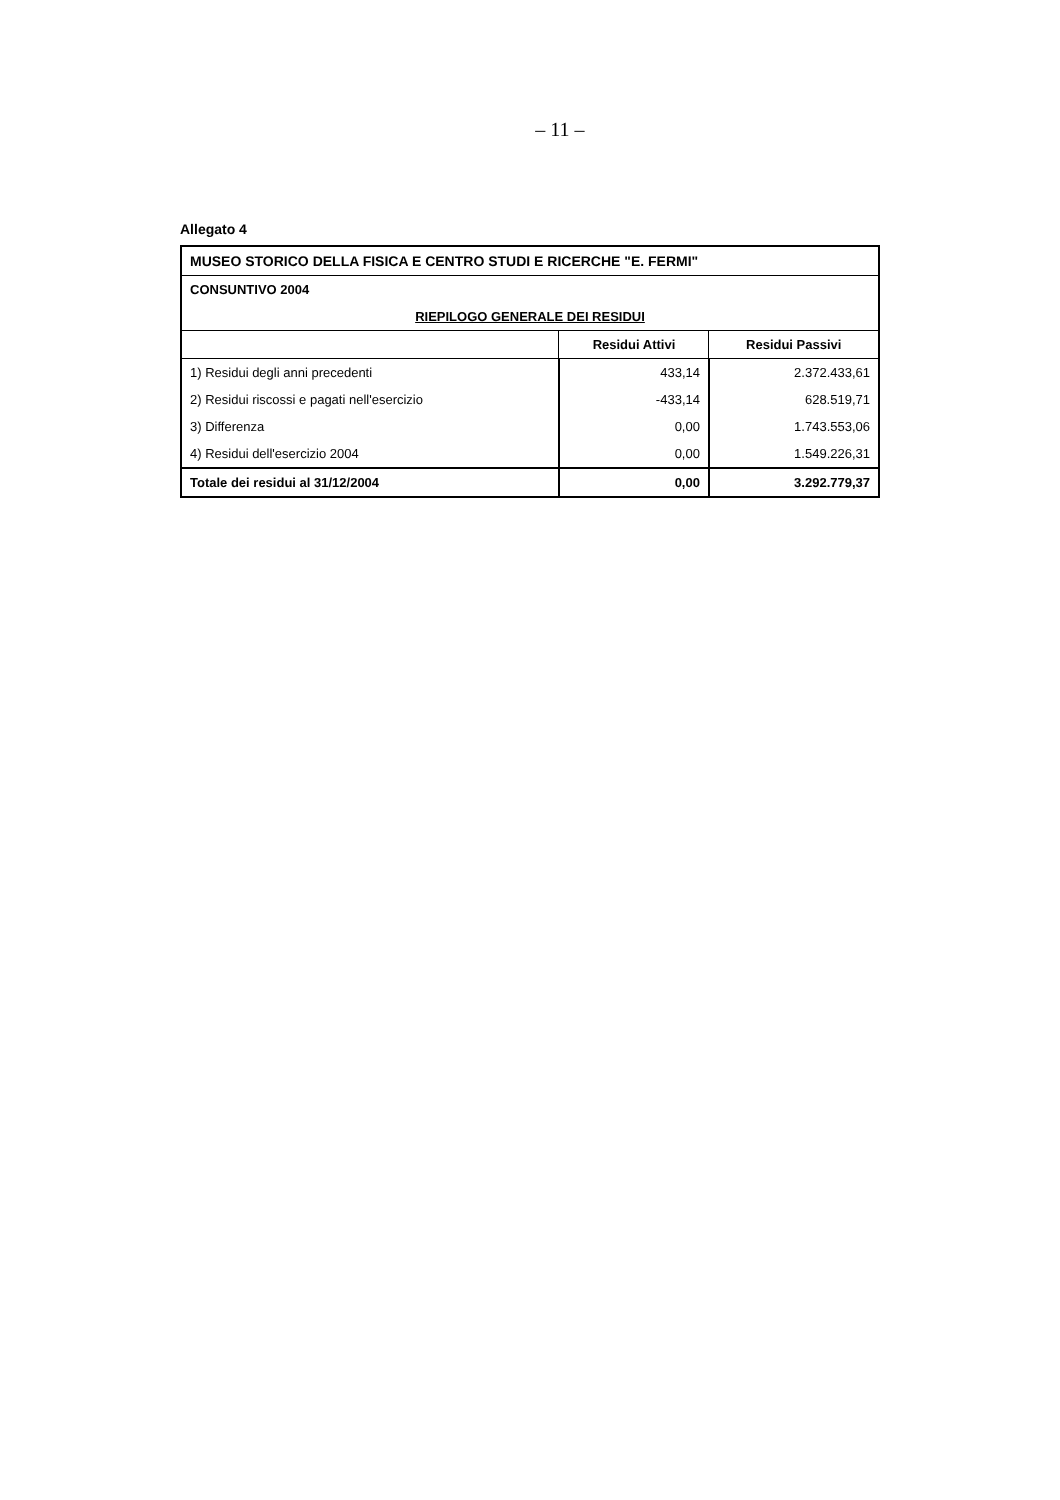– 11 –
Allegato 4
| MUSEO STORICO DELLA FISICA E CENTRO STUDI E RICERCHE "E. FERMI" | | |
| CONSUNTIVO 2004 | | |
| RIEPILOGO GENERALE DEI RESIDUI | | |
| | Residui Attivi | Residui Passivi |
| 1) Residui degli anni precedenti | 433,14 | 2.372.433,61 |
| 2) Residui riscossi e pagati nell'esercizio | -433,14 | 628.519,71 |
| 3) Differenza | 0,00 | 1.743.553,06 |
| 4) Residui dell'esercizio 2004 | 0,00 | 1.549.226,31 |
| Totale dei residui al 31/12/2004 | 0,00 | 3.292.779,37 |